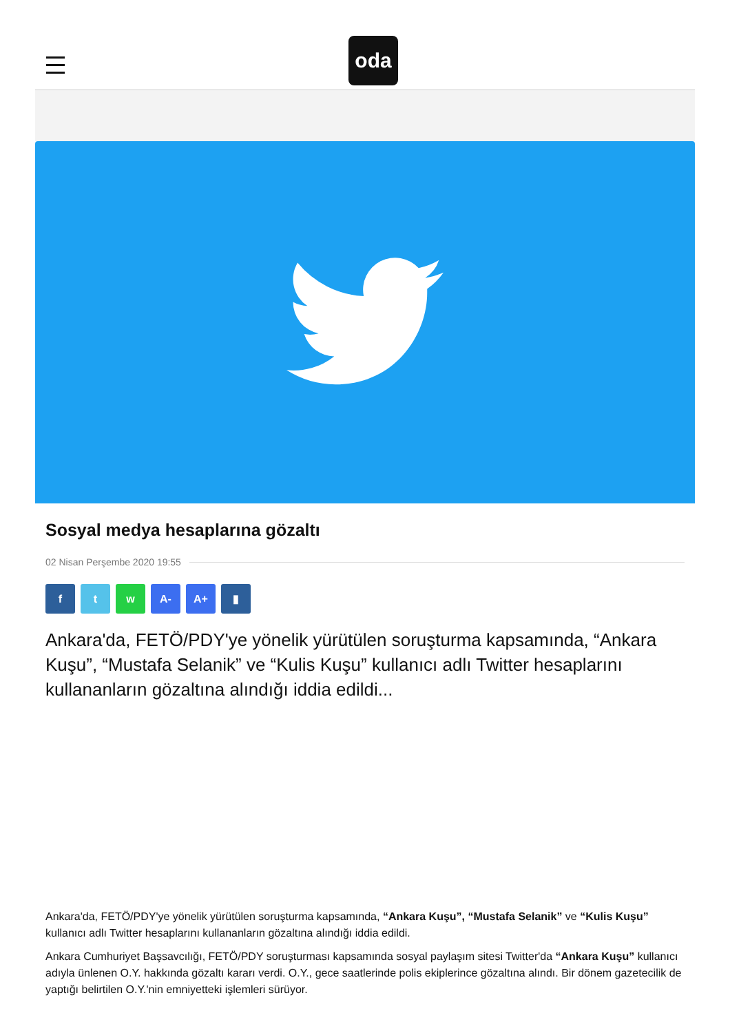oda
Sosyal medya hesaplarına gözaltı
02 Nisan Perşembe 2020 19:55
f t w A- A+ ▮
Ankara'da, FETÖ/PDY'ye yönelik yürütülen soruşturma kapsamında, “Ankara Kuşu”, “Mustafa Selanik” ve “Kulis Kuşu” kullanıcı adlı Twitter hesaplarını kullananların gözaltına alındığı iddia edildi...
Ankara'da, FETÖ/PDY'ye yönelik yürütülen soruşturma kapsamında, “Ankara Kuşu”, “Mustafa Selanik” ve “Kulis Kuşu” kullanıcı adlı Twitter hesaplarını kullananların gözaltına alındığı iddia edildi.
Ankara Cumhuriyet Başsavcılığı, FETÖ/PDY soruşturması kapsamında sosyal paylaşım sitesi Twitter'da “Ankara Kuşu” kullanıcı adıyla ünlenen O.Y. hakkında gözaltı kararı verdi. O.Y., gece saatlerinde polis ekiplerince gözaltına alındı. Bir dönem gazetecilik de yaptığı belirtilen O.Y.'nin emniyetteki işlemleri sürüyor.